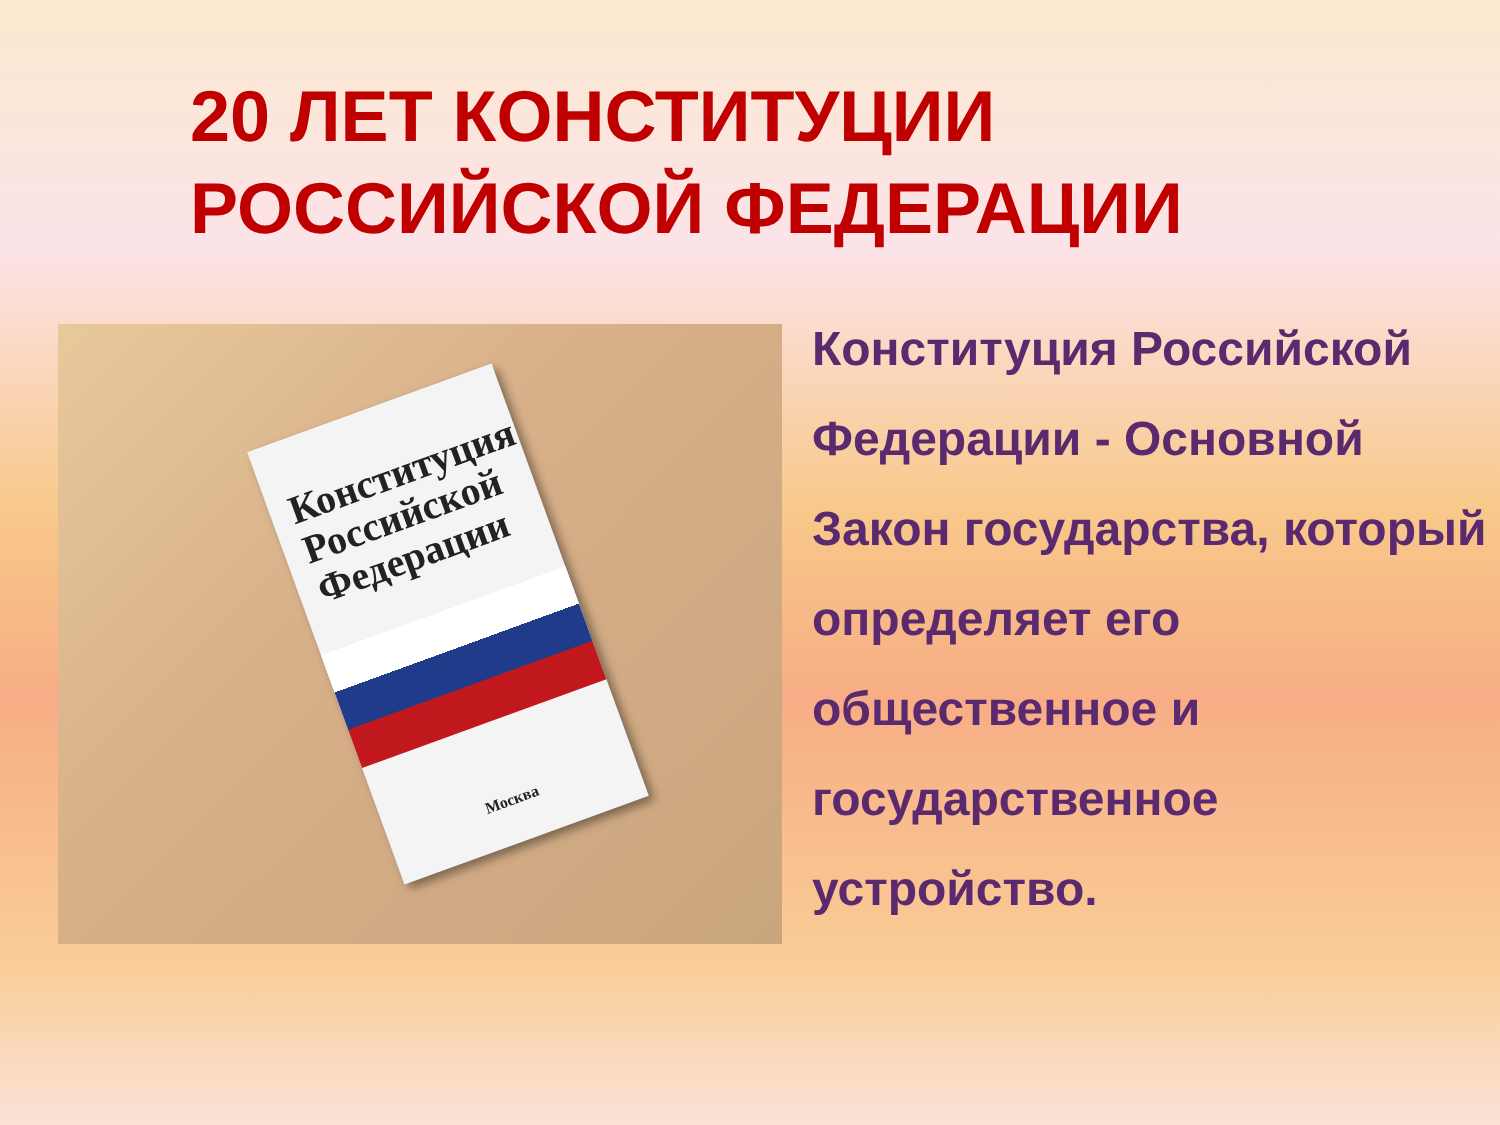20 ЛЕТ КОНСТИТУЦИИ
РОССИЙСКОЙ ФЕДЕРАЦИИ
Конституция Российской Федерации
Москва
Конституция Российской Федерации - Основной Закон государства, который определяет его общественное и государственное устройство.